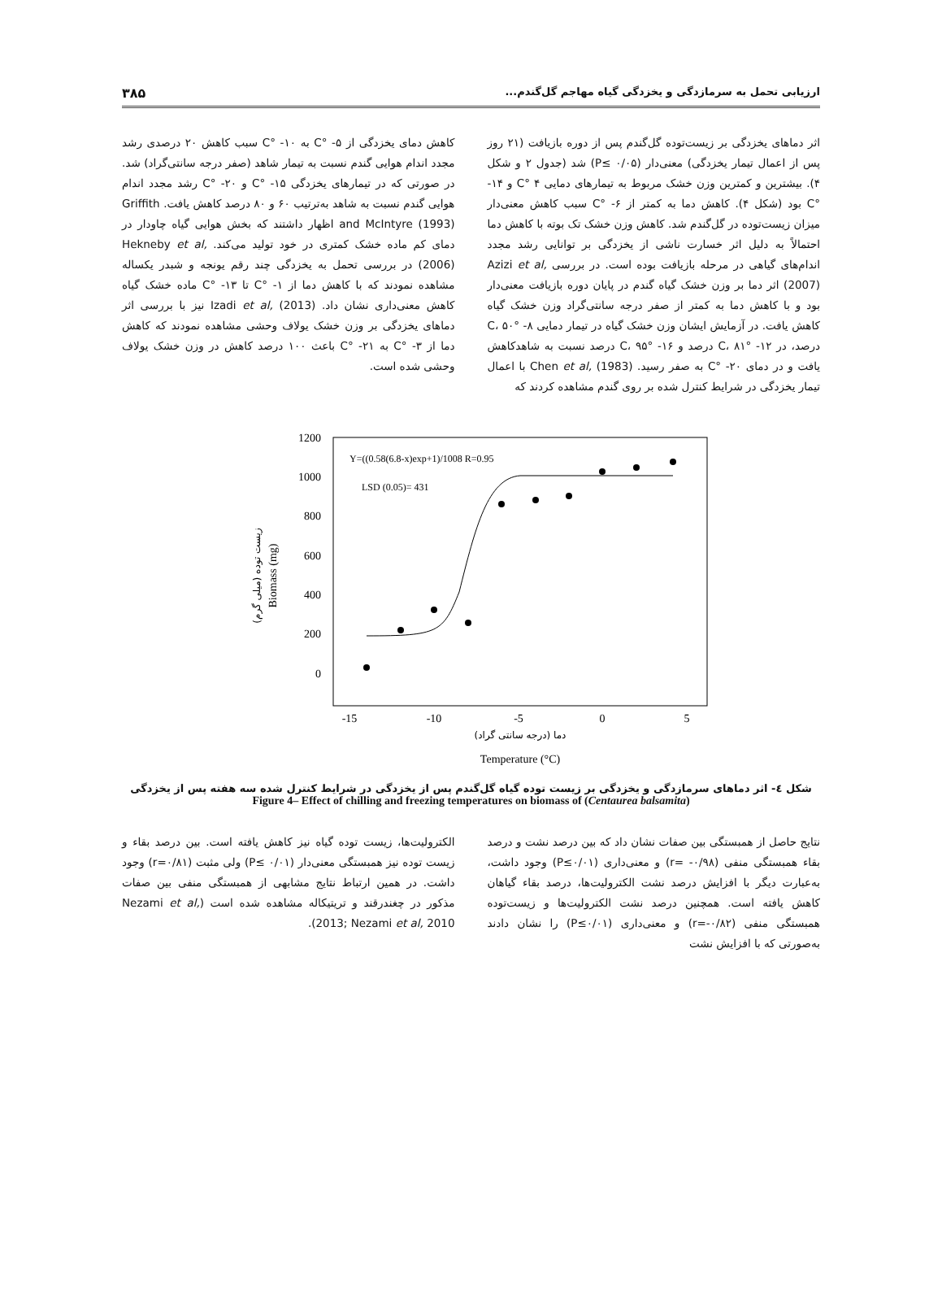ارزیابی تحمل به سرمازدگی و یخزدگی گیاه مهاجم گل‌گندم... ۳۸۵
اثر دماهای یخزدگی بر زیست‌توده گل‌گندم پس از دوره بازیافت (۲۱ روز پس از اعمال تیمار یخزدگی) معنی‌دار (P≤ ۰/۰۵) شد (جدول ۲ و شکل ۴). بیشترین و کمترین وزن خشک مربوط به تیمارهای دمایی ۴ °C و ۱۴- °C بود (شکل ۴). کاهش دما به کمتر از ۶- °C سبب کاهش معنی‌دار میزان زیست‌توده در گل‌گندم شد. کاهش وزن خشک تک بوته با کاهش دما احتمالاً به دلیل اثر خسارت ناشی از یخزدگی بر توانایی رشد مجدد اندام‌های گیاهی در مرحله بازیافت بوده است. در بررسی Azizi et al, (2007) اثر دما بر وزن خشک گیاه گندم در پایان دوره بازیافت معنی‌دار بود و با کاهش دما به کمتر از صفر درجه سانتی‌گراد وزن خشک گیاه کاهش یافت. در آزمایش ایشان وزن خشک گیاه در تیمار دمایی ۸- °C، ۵۰ درصد، در ۱۲- °C، ۸۱ درصد و ۱۶- °C، ۹۵ درصد نسبت به شاهدکاهش یافت و در دمای ۲۰- °C به صفر رسید. Chen et al, (1983) با اعمال تیمار یخزدگی در شرایط کنترل شده بر روی گندم مشاهده کردند که
کاهش دمای یخزدگی از ۵- °C به ۱۰- °C سبب کاهش ۲۰ درصدی رشد مجدد اندام هوایی گندم نسبت به تیمار شاهد (صفر درجه سانتی‌گراد) شد. در صورتی که در تیمارهای یخزدگی ۱۵- °C و ۲۰- °C رشد مجدد اندام هوایی گندم نسبت به شاهد به‌ترتیب ۶۰ و ۸۰ درصد کاهش یافت. Griffith and McIntyre (1993) اظهار داشتند که بخش هوایی گیاه چاودار در دمای کم ماده خشک کمتری در خود تولید می‌کند. Hekneby et al, (2006) در بررسی تحمل به یخزدگی چند رقم یونجه و شبدر یکساله مشاهده نمودند که با کاهش دما از ۱- °C تا ۱۳- °C ماده خشک گیاه کاهش معنی‌داری نشان داد. Izadi et al, (2013) نیز با بررسی اثر دماهای یخزدگی بر وزن خشک یولاف وحشی مشاهده نمودند که کاهش دما از ۳- °C به ۲۱- °C باعث ۱۰۰ درصد کاهش در وزن خشک یولاف وحشی شده است.
1200
1000
800
600
400
200
0
-15
-10
-5
0
5
دما (درجه سانتی گراد)
Temperature (°C)
زیست توده (میلی گرم)
Biomass (mg)
Y=((0.58(6.8-x)exp+1)/1008 R=0.95
LSD (0.05)= 431
شکل ٤- اثر دماهای سرمازدگی و یخزدگی بر زیست توده گیاه گل‌گندم پس از یخزدگی در شرایط کنترل شده سه هفته پس از یخزدگی
Figure 4– Effect of chilling and freezing temperatures on biomass of (Centaurea balsamita)
نتایج حاصل از همبستگی بین صفات نشان داد که بین درصد نشت و درصد بقاء همبستگی منفی (r= -۰/۹۸) و معنی‌داری (P≤۰/۰۱) وجود داشت، به‌عبارت دیگر با افزایش درصد نشت الکترولیت‌ها، درصد بقاء گیاهان کاهش یافته است. همچنین درصد نشت الکترولیت‌ها و زیست‌توده همبستگی منفی (r=-۰/۸۲) و معنی‌داری (P≤۰/۰۱) را نشان دادند به‌صورتی که با افزایش نشت
الکترولیت‌ها، زیست توده گیاه نیز کاهش یافته است. بین درصد بقاء و زیست توده نیز همبستگی معنی‌دار (P≤ ۰/۰۱) ولی مثبت (r=۰/۸۱) وجود داشت. در همین ارتباط نتایج مشابهی از همبستگی منفی بین صفات مذکور در چغندرقند و تریتیکاله مشاهده شده است (Nezami et al, 2013; Nezami et al, 2010).